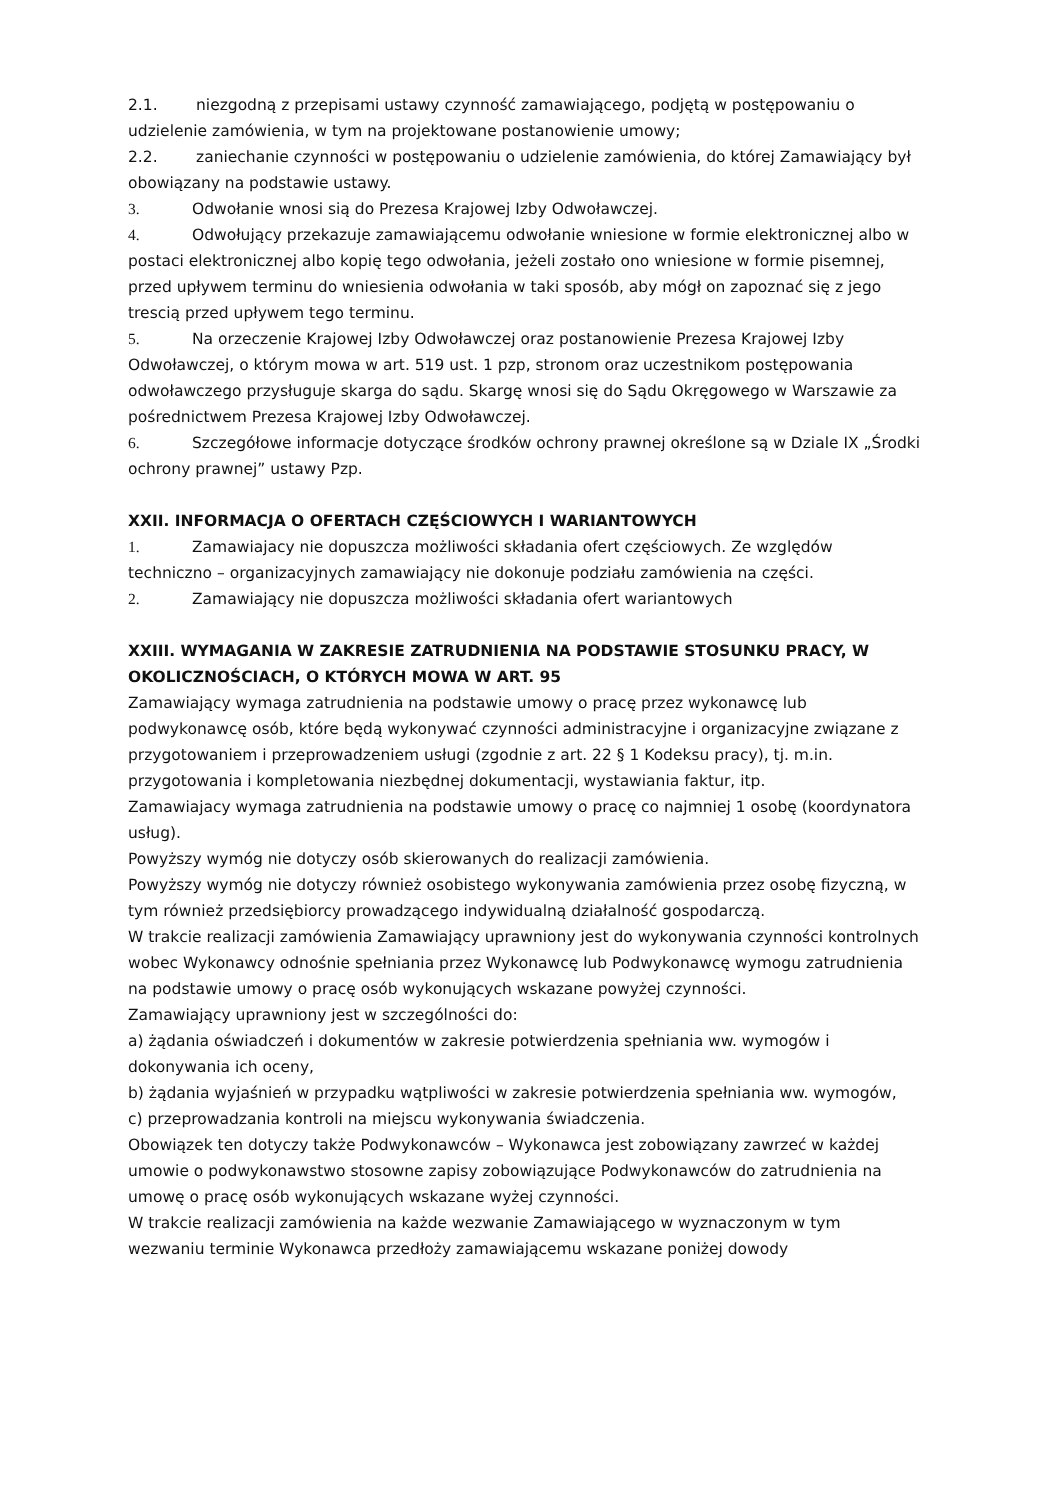2.1. niezgodną z przepisami ustawy czynność zamawiającego, podjętą w postępowaniu o udzielenie zamówienia, w tym na projektowane postanowienie umowy;
2.2. zaniechanie czynności w postępowaniu o udzielenie zamówienia, do której Zamawiający był obowiązany na podstawie ustawy.
3. Odwołanie wnosi sią do Prezesa Krajowej Izby Odwoławczej.
4. Odwołujący przekazuje zamawiającemu odwołanie wniesione w formie elektronicznej albo w postaci elektronicznej albo kopię tego odwołania, jeżeli zostało ono wniesione w formie pisemnej, przed upływem terminu do wniesienia odwołania w taki sposób, aby mógł on zapoznać się z jego trescią przed upływem tego terminu.
5. Na orzeczenie Krajowej Izby Odwoławczej oraz postanowienie Prezesa Krajowej Izby Odwoławczej, o którym mowa w art. 519 ust. 1 pzp, stronom oraz uczestnikom postępowania odwoławczego przysługuje skarga do sądu. Skargę wnosi się do Sądu Okręgowego w Warszawie za pośrednictwem Prezesa Krajowej Izby Odwoławczej.
6. Szczegółowe informacje dotyczące środków ochrony prawnej określone są w Dziale IX „Środki ochrony prawnej” ustawy Pzp.
XXII. INFORMACJA O OFERTACH CZĘŚCIOWYCH I WARIANTOWYCH
1. Zamawiajacy nie dopuszcza możliwości składania ofert częściowych. Ze względów techniczno – organizacyjnych zamawiający nie dokonuje podziału zamówienia na części.
2. Zamawiający nie dopuszcza możliwości składania ofert wariantowych
XXIII. WYMAGANIA W ZAKRESIE ZATRUDNIENIA NA PODSTAWIE STOSUNKU PRACY, W OKOLICZNOŚCIACH, O KTÓRYCH MOWA W ART. 95
Zamawiający wymaga zatrudnienia na podstawie umowy o pracę przez wykonawcę lub podwykonawcę osób, które będą wykonywać czynności administracyjne i organizacyjne związane z przygotowaniem i przeprowadzeniem usługi (zgodnie z art. 22 § 1 Kodeksu pracy), tj. m.in. przygotowania i kompletowania niezbędnej dokumentacji, wystawiania faktur, itp.
Zamawiajacy wymaga zatrudnienia na podstawie umowy o pracę co najmniej 1 osobę (koordynatora usług).
Powyższy wymóg nie dotyczy osób skierowanych do realizacji zamówienia.
Powyższy wymóg nie dotyczy również osobistego wykonywania zamówienia przez osobę fizyczną, w tym również przedsiębiorcy prowadzącego indywidualną działalność gospodarczą.
W trakcie realizacji zamówienia Zamawiający uprawniony jest do wykonywania czynności kontrolnych wobec Wykonawcy odnośnie spełniania przez Wykonawcę lub Podwykonawcę wymogu zatrudnienia na podstawie umowy o pracę osób wykonujących wskazane powyżej czynności.
Zamawiający uprawniony jest w szczególności do:
a) żądania oświadczeń i dokumentów w zakresie potwierdzenia spełniania ww. wymogów i dokonywania ich oceny,
b) żądania wyjaśnień w przypadku wątpliwości w zakresie potwierdzenia spełniania ww. wymogów,
c) przeprowadzania kontroli na miejscu wykonywania świadczenia.
Obowiązek ten dotyczy także Podwykonawców – Wykonawca jest zobowiązany zawrzeć w każdej umowie o podwykonawstwo stosowne zapisy zobowiązujące Podwykonawców do zatrudnienia na umowę o pracę osób wykonujących wskazane wyżej czynności.
W trakcie realizacji zamówienia na każde wezwanie Zamawiającego w wyznaczonym w tym wezwaniu terminie Wykonawca przedłoży zamawiającemu wskazane poniżej dowody